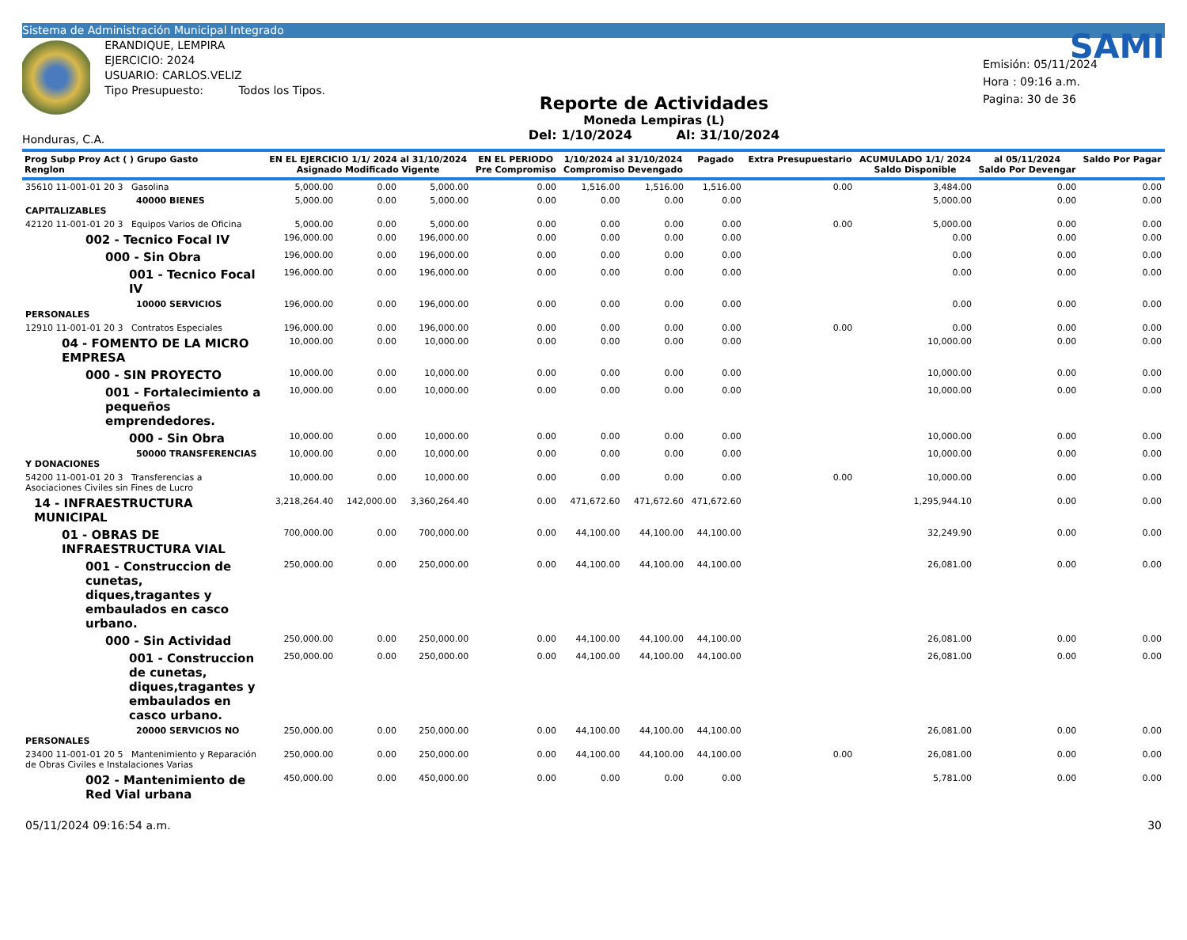Sistema de Administración Municipal Integrado
Honduras, C.A.
ERANDIQUE, LEMPIRA
EJERCICIO: 2024
USUARIO: CARLOS.VELIZ
Tipo Presupuesto: Todos los Tipos.
Reporte de Actividades
Moneda Lempiras (L)
Del: 1/10/2024 Al: 31/10/2024
SAMI
Emisión: 05/11/2024
Hora : 09:16 a.m.
Pagina: 30 de 36
| Prog Subp Proy Act ( ) Grupo Gasto Renglon | EN EL EJERCICIO 1/1/ 2024 al 31/10/2024 Asignado Modificado Vigente | | | EN EL PERIODO Pre Compromiso | 1/10/2024 al 31/10/2024 Compromiso Devengado | | Pagado | Extra Presupuestario | ACUMULADO 1/1/ 2024 Saldo Disponible | al 05/11/2024 Saldo Por Devengar | Saldo Por Pagar |
| --- | --- | --- | --- | --- | --- | --- | --- | --- | --- | --- | --- |
| 35610 11-001-01 20 3 Gasolina | 5,000.00 | 0.00 | 5,000.00 | 0.00 | 1,516.00 | 1,516.00 | 1,516.00 | 0.00 | 3,484.00 | 0.00 | 0.00 |
| 40000 BIENES CAPITALIZABLES | 5,000.00 | 0.00 | 5,000.00 | 0.00 | 0.00 | 0.00 | 0.00 | | 5,000.00 | 0.00 | 0.00 |
| 42120 11-001-01 20 3 Equipos Varios de Oficina | 5,000.00 | 0.00 | 5,000.00 | 0.00 | 0.00 | 0.00 | 0.00 | 0.00 | 5,000.00 | 0.00 | 0.00 |
| 002 - Tecnico Focal IV | 196,000.00 | 0.00 | 196,000.00 | 0.00 | 0.00 | 0.00 | 0.00 | | 0.00 | 0.00 | 0.00 |
| 000 - Sin Obra | 196,000.00 | 0.00 | 196,000.00 | 0.00 | 0.00 | 0.00 | 0.00 | | 0.00 | 0.00 | 0.00 |
| 001 - Tecnico Focal IV | 196,000.00 | 0.00 | 196,000.00 | 0.00 | 0.00 | 0.00 | 0.00 | | 0.00 | 0.00 | 0.00 |
| 10000 SERVICIOS PERSONALES | 196,000.00 | 0.00 | 196,000.00 | 0.00 | 0.00 | 0.00 | 0.00 | | 0.00 | 0.00 | 0.00 |
| 12910 11-001-01 20 3 Contratos Especiales | 196,000.00 | 0.00 | 196,000.00 | 0.00 | 0.00 | 0.00 | 0.00 | 0.00 | 0.00 | 0.00 | 0.00 |
| 04 - FOMENTO DE LA MICRO EMPRESA | 10,000.00 | 0.00 | 10,000.00 | 0.00 | 0.00 | 0.00 | 0.00 | | 10,000.00 | 0.00 | 0.00 |
| 000 - SIN PROYECTO | 10,000.00 | 0.00 | 10,000.00 | 0.00 | 0.00 | 0.00 | 0.00 | | 10,000.00 | 0.00 | 0.00 |
| 001 - Fortalecimiento a pequeños emprendedores. | 10,000.00 | 0.00 | 10,000.00 | 0.00 | 0.00 | 0.00 | 0.00 | | 10,000.00 | 0.00 | 0.00 |
| 000 - Sin Obra | 10,000.00 | 0.00 | 10,000.00 | 0.00 | 0.00 | 0.00 | 0.00 | | 10,000.00 | 0.00 | 0.00 |
| 50000 TRANSFERENCIAS Y DONACIONES | 10,000.00 | 0.00 | 10,000.00 | 0.00 | 0.00 | 0.00 | 0.00 | | 10,000.00 | 0.00 | 0.00 |
| 54200 11-001-01 20 3 Transferencias a Asociaciones Civiles sin Fines de Lucro | 10,000.00 | 0.00 | 10,000.00 | 0.00 | 0.00 | 0.00 | 0.00 | 0.00 | 10,000.00 | 0.00 | 0.00 |
| 14 - INFRAESTRUCTURA MUNICIPAL | 3,218,264.40 | 142,000.00 | 3,360,264.40 | 0.00 | 471,672.60 | 471,672.60 | 471,672.60 | | 1,295,944.10 | 0.00 | 0.00 |
| 01 - OBRAS DE INFRAESTRUCTURA VIAL | 700,000.00 | 0.00 | 700,000.00 | 0.00 | 44,100.00 | 44,100.00 | 44,100.00 | | 32,249.90 | 0.00 | 0.00 |
| 001 - Construccion de cunetas, diques,tragantes y embaulados en casco urbano. | 250,000.00 | 0.00 | 250,000.00 | 0.00 | 44,100.00 | 44,100.00 | 44,100.00 | | 26,081.00 | 0.00 | 0.00 |
| 000 - Sin Actividad | 250,000.00 | 0.00 | 250,000.00 | 0.00 | 44,100.00 | 44,100.00 | 44,100.00 | | 26,081.00 | 0.00 | 0.00 |
| 001 - Construccion de cunetas, diques,tragantes y embaulados en casco urbano. | 250,000.00 | 0.00 | 250,000.00 | 0.00 | 44,100.00 | 44,100.00 | 44,100.00 | | 26,081.00 | 0.00 | 0.00 |
| 20000 SERVICIOS NO PERSONALES | 250,000.00 | 0.00 | 250,000.00 | 0.00 | 44,100.00 | 44,100.00 | 44,100.00 | | 26,081.00 | 0.00 | 0.00 |
| 23400 11-001-01 20 5 Mantenimiento y Reparación de Obras Civiles e Instalaciones Varias | 250,000.00 | 0.00 | 250,000.00 | 0.00 | 44,100.00 | 44,100.00 | 44,100.00 | 0.00 | 26,081.00 | 0.00 | 0.00 |
| 002 - Mantenimiento de Red Vial urbana | 450,000.00 | 0.00 | 450,000.00 | 0.00 | 0.00 | 0.00 | 0.00 | | 5,781.00 | 0.00 | 0.00 |
05/11/2024 09:16:54 a.m. 30